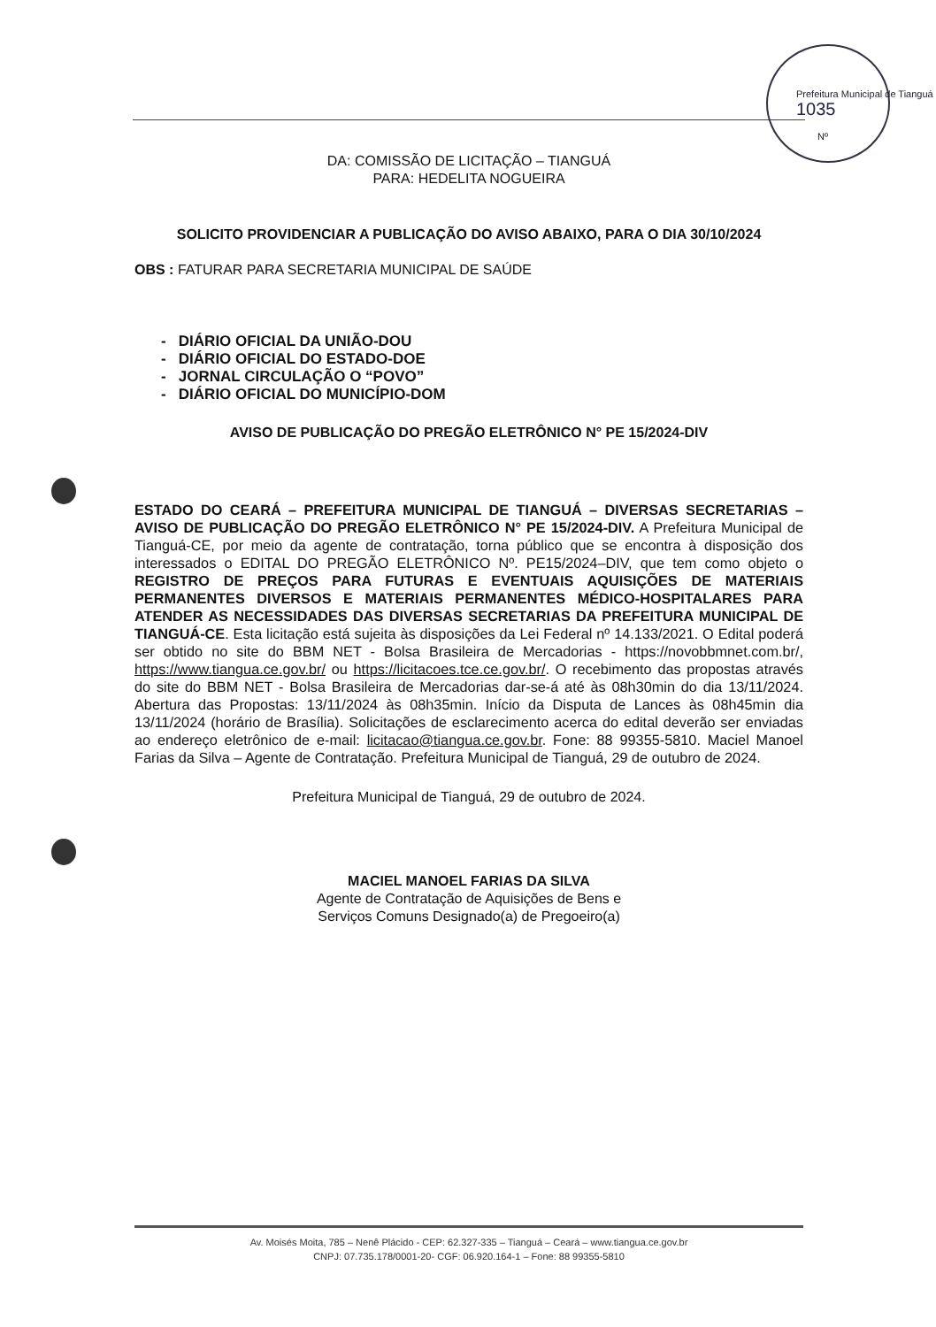Prefeitura Municipal de Tianguá
1035
Nº
DA: COMISSÃO DE LICITAÇÃO – TIANGUÁ
PARA: HEDELITA NOGUEIRA
SOLICITO PROVIDENCIAR A PUBLICAÇÃO DO AVISO ABAIXO, PARA O DIA 30/10/2024
OBS : FATURAR PARA SECRETARIA MUNICIPAL DE SAÚDE
- DIÁRIO OFICIAL DA UNIÃO-DOU
- DIÁRIO OFICIAL DO ESTADO-DOE
- JORNAL CIRCULAÇÃO O “POVO”
- DIÁRIO OFICIAL DO MUNICÍPIO-DOM
AVISO DE PUBLICAÇÃO DO PREGÃO ELETRÔNICO N° PE 15/2024-DIV
ESTADO DO CEARÁ – PREFEITURA MUNICIPAL DE TIANGUÁ – DIVERSAS SECRETARIAS – AVISO DE PUBLICAÇÃO DO PREGÃO ELETRÔNICO N° PE 15/2024-DIV. A Prefeitura Municipal de Tianguá-CE, por meio da agente de contratação, torna público que se encontra à disposição dos interessados o EDITAL DO PREGÃO ELETRÔNICO Nº. PE15/2024–DIV, que tem como objeto o REGISTRO DE PREÇOS PARA FUTURAS E EVENTUAIS AQUISIÇÕES DE MATERIAIS PERMANENTES DIVERSOS E MATERIAIS PERMANENTES MÉDICO-HOSPITALARES PARA ATENDER AS NECESSIDADES DAS DIVERSAS SECRETARIAS DA PREFEITURA MUNICIPAL DE TIANGUÁ-CE. Esta licitação está sujeita às disposições da Lei Federal nº 14.133/2021. O Edital poderá ser obtido no site do BBM NET - Bolsa Brasileira de Mercadorias - https://novobbmnet.com.br/, https://www.tiangua.ce.gov.br/ ou https://licitacoes.tce.ce.gov.br/. O recebimento das propostas através do site do BBM NET - Bolsa Brasileira de Mercadorias dar-se-á até às 08h30min do dia 13/11/2024. Abertura das Propostas: 13/11/2024 às 08h35min. Início da Disputa de Lances às 08h45min dia 13/11/2024 (horário de Brasília). Solicitações de esclarecimento acerca do edital deverão ser enviadas ao endereço eletrônico de e-mail: licitacao@tiangua.ce.gov.br. Fone: 88 99355-5810. Maciel Manoel Farias da Silva – Agente de Contratação. Prefeitura Municipal de Tianguá, 29 de outubro de 2024.
Prefeitura Municipal de Tianguá, 29 de outubro de 2024.
MACIEL MANOEL FARIAS DA SILVA
Agente de Contratação de Aquisições de Bens e
Serviços Comuns Designado(a) de Pregoeiro(a)
Av. Moisés Moita, 785 – Nenê Plácido - CEP: 62.327-335 – Tianguá – Ceará – www.tiangua.ce.gov.br
CNPJ: 07.735.178/0001-20- CGF: 06.920.164-1 – Fone: 88 99355-5810